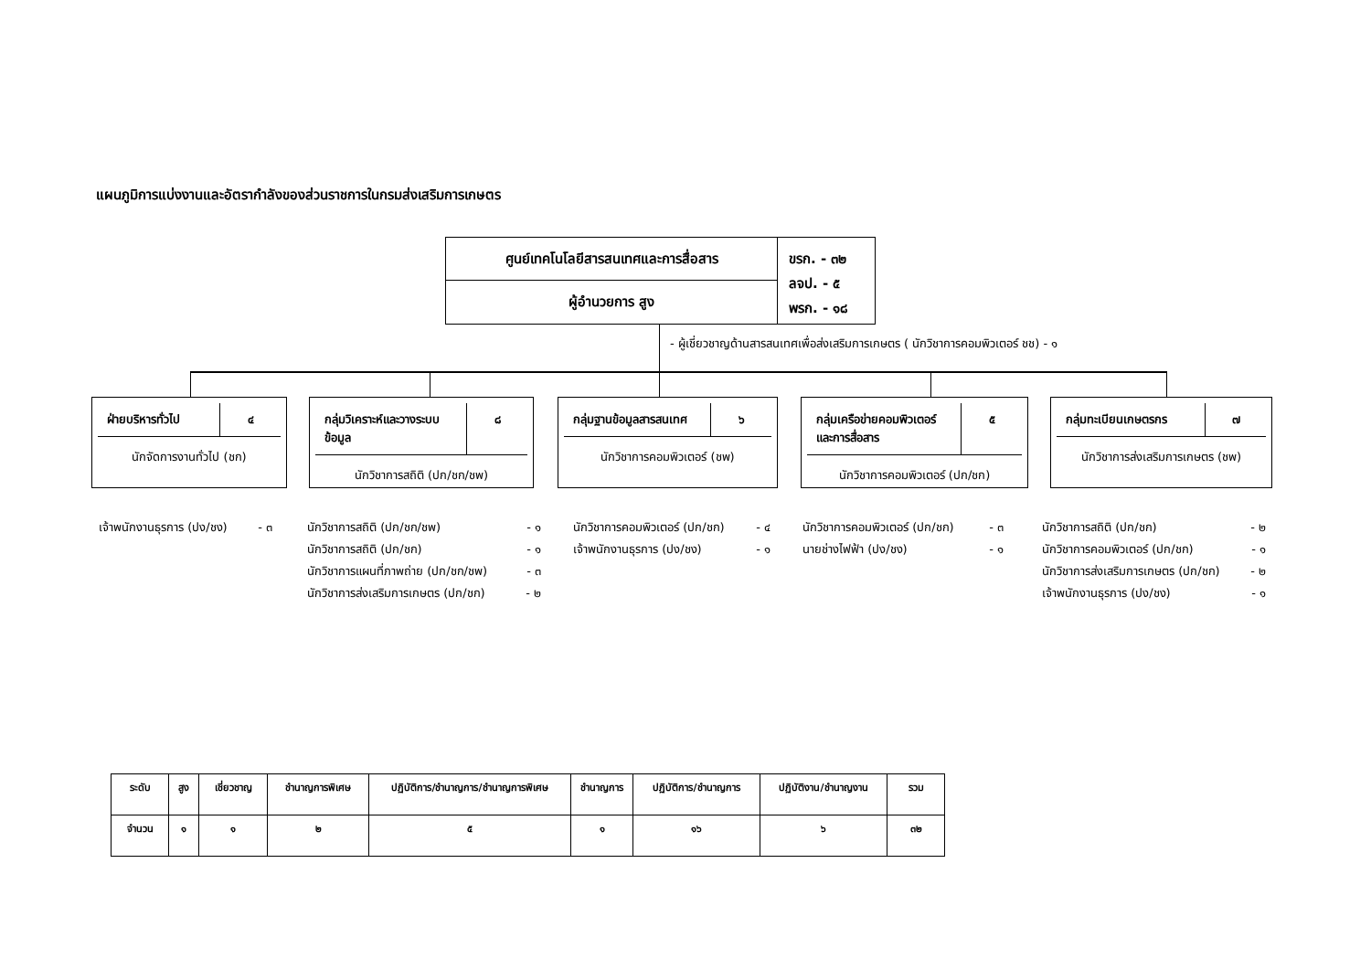แผนภูมิการแบ่งงานและอัตรากำลังของส่วนราชการในกรมส่งเสริมการเกษตร
ศูนย์เทคโนโลยีสารสนเทศและการสื่อสาร
ผู้อำนวยการ สูง
ขรก. - ๓๒
ลจป. - ๕
พรก. - ๑๘
- ผู้เชี่ยวชาญด้านสารสนเทศเพื่อส่งเสริมการเกษตร ( นักวิชาการคอมพิวเตอร์ ชช) - ๑
ฝ่ายบริหารทั่วไป ๔
นักจัดการงานทั่วไป (ชก)
กลุ่มวิเคราะห์และวางระบบข้อมูล ๘
นักวิชาการสถิติ (ปก/ชก/ชพ)
กลุ่มฐานข้อมูลสารสนเทศ ๖
นักวิชาการคอมพิวเตอร์ (ชพ)
กลุ่มเครือข่ายคอมพิวเตอร์และการสื่อสาร
๕
นักวิชาการคอมพิวเตอร์ (ปก/ชก)
กลุ่มทะเบียนเกษตรกร ๗
นักวิชาการส่งเสริมการเกษตร (ชพ)
เจ้าพนักงานธุรการ (ปง/ชง) - ๓
นักวิชาการสถิติ (ปก/ชก/ชพ) - ๑
นักวิชาการสถิติ (ปก/ชก) - ๑
นักวิชาการแผนที่ภาพถ่าย (ปก/ชก/ชพ) - ๓
นักวิชาการส่งเสริมการเกษตร (ปก/ชก) - ๒
นักวิชาการคอมพิวเตอร์ (ปก/ชก) - ๔
เจ้าพนักงานธุรการ (ปง/ชง) - ๑
นักวิชาการคอมพิวเตอร์ (ปก/ชก) - ๓
นายช่างไฟฟ้า (ปง/ชง) - ๑
นักวิชาการสถิติ (ปก/ชก) - ๒
นักวิชาการคอมพิวเตอร์ (ปก/ชก) - ๑
นักวิชาการส่งเสริมการเกษตร (ปก/ชก) - ๒
เจ้าพนักงานธุรการ (ปง/ชง) - ๑
| ระดับ | สูง | เชี่ยวชาญ | ชำนาญการพิเศษ | ปฏิบัติการ/ชำนาญการ/ชำนาญการพิเศษ | ชำนาญการ | ปฏิบัติการ/ชำนาญการ | ปฏิบัติงาน/ชำนาญงาน | รวม |
| --- | --- | --- | --- | --- | --- | --- | --- | --- |
| จำนวน | ๑ | ๑ | ๒ | ๕ | ๑ | ๑๖ | ๖ | ๓๒ |